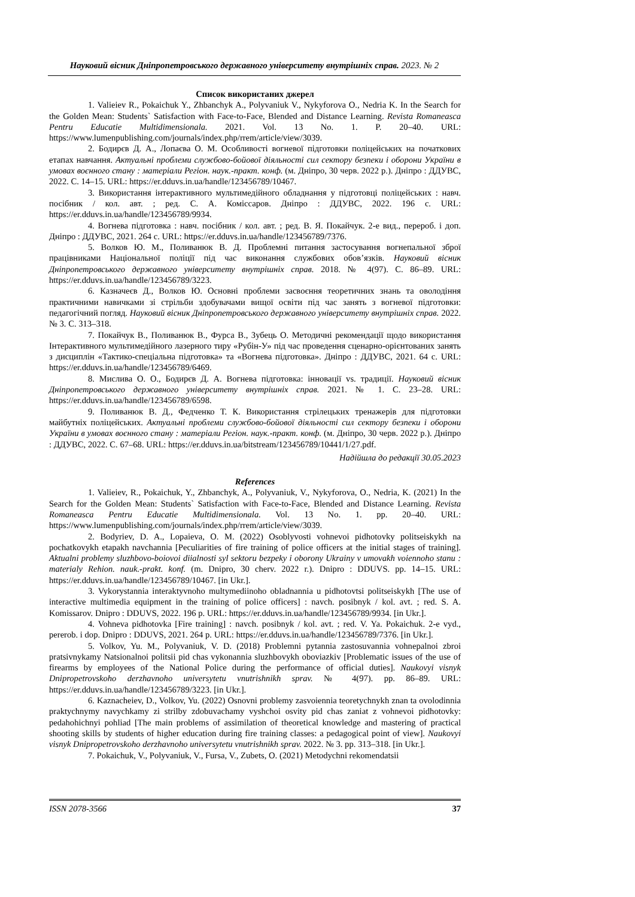Науковий вісник Дніпропетровського державного університету внутрішніх справ. 2023. № 2
Список використаних джерел
1. Valieiev R., Pokaichuk Y., Zhbanchyk A., Polyvaniuk V., Nykyforova O., Nedria K. In the Search for the Golden Mean: Students` Satisfaction with Face-to-Face, Blended and Distance Learning. Revista Romaneasca Pentru Educatie Multidimensionala. 2021. Vol. 13 No. 1. P. 20–40. URL: https://www.lumenpublishing.com/journals/index.php/rrem/article/view/3039.
2. Бодирєв Д. А., Лопаєва О. М. Особливості вогневої підготовки поліцейських на початкових етапах навчання. Актуальні проблеми службово-бойової діяльності сил сектору безпеки і оборони України в умовах воєнного стану : матеріали Регіон. наук.-практ. конф. (м. Дніпро, 30 черв. 2022 р.). Дніпро : ДДУВС, 2022. С. 14–15. URL: https://er.dduvs.in.ua/handle/123456789/10467.
3. Використання інтерактивного мультимедійного обладнання у підготовці поліцейських : навч. посібник / кол. авт. ; ред. С. А. Коміссаров. Дніпро : ДДУВС, 2022. 196 с. URL: https://er.dduvs.in.ua/handle/123456789/9934.
4. Вогнева підготовка : навч. посібник / кол. авт. ; ред. В. Я. Покайчук. 2-е вид., перероб. і доп. Дніпро : ДДУВС, 2021. 264 с. URL: https://er.dduvs.in.ua/handle/123456789/7376.
5. Волков Ю. М., Поливанюк В. Д. Проблемні питання застосування вогнепальної зброї працівниками Національної поліції під час виконання службових обов’язків. Науковий вісник Дніпропетровського державного університету внутрішніх справ. 2018. № 4(97). С. 86–89. URL: https://er.dduvs.in.ua/handle/123456789/3223.
6. Казначеєв Д., Волков Ю. Основні проблеми засвоєння теоретичних знань та оволодіння практичними навичками зі стрільби здобувачами вищої освіти під час занять з вогневої підготовки: педагогічний погляд. Науковий вісник Дніпропетровського державного університету внутрішніх справ. 2022. № 3. С. 313–318.
7. Покайчук В., Поливанюк В., Фурса В., Зубець О. Методичні рекомендації щодо використання Інтерактивного мультимедійного лазерного тиру «Рубін-У» під час проведення сценарно-орієнтованих занять з дисциплін «Тактико-спеціальна підготовка» та «Вогнева підготовка». Дніпро : ДДУВС, 2021. 64 с. URL: https://er.dduvs.in.ua/handle/123456789/6469.
8. Мислива О. О., Бодирєв Д. А. Вогнева підготовка: інновації vs. традиції. Науковий вісник Дніпропетровського державного університету внутрішніх справ. 2021. № 1. С. 23–28. URL: https://er.dduvs.in.ua/handle/123456789/6598.
9. Поливанюк В. Д., Федченко Т. К. Використання стрілецьких тренажерів для підготовки майбутніх поліцейських. Актуальні проблеми службово-бойової діяльності сил сектору безпеки і оборони України в умовах воєнного стану : матеріали Регіон. наук.-практ. конф. (м. Дніпро, 30 черв. 2022 р.). Дніпро : ДДУВС, 2022. С. 67–68. URL: https://er.dduvs.in.ua/bitstream/123456789/10441/1/27.pdf.
Надійшла до редакції 30.05.2023
References
1. Valieiev, R., Pokaichuk, Y., Zhbanchyk, A., Polyvaniuk, V., Nykyforova, O., Nedria, K. (2021) In the Search for the Golden Mean: Students` Satisfaction with Face-to-Face, Blended and Distance Learning. Revista Romaneasca Pentru Educatie Multidimensionala. Vol. 13 No. 1. pp. 20–40. URL: https://www.lumenpublishing.com/journals/index.php/rrem/article/view/3039.
2. Bodyriev, D. A., Lopaieva, O. M. (2022) Osoblyvosti vohnevoi pidhotovky politseiskykh na pochatkovykh etapakh navchannia [Peculiarities of fire training of police officers at the initial stages of training]. Aktualni problemy sluzhbovo-boiovoi diialnosti syl sektoru bezpeky i oborony Ukrainy v umovakh voiennoho stanu : materialy Rehion. nauk.-prakt. konf. (m. Dnipro, 30 cherv. 2022 r.). Dnipro : DDUVS. pp. 14–15. URL: https://er.dduvs.in.ua/handle/123456789/10467. [in Ukr.].
3. Vykorystannia interaktyvnoho multymediinoho obladnannia u pidhotovtsi politseiskykh [The use of interactive multimedia equipment in the training of police officers] : navch. posibnyk / kol. avt. ; red. S. A. Komissarov. Dnipro : DDUVS, 2022. 196 p. URL: https://er.dduvs.in.ua/handle/123456789/9934. [in Ukr.].
4. Vohneva pidhotovka [Fire training] : navch. posibnyk / kol. avt. ; red. V. Ya. Pokaichuk. 2-e vyd., pererob. i dop. Dnipro : DDUVS, 2021. 264 p. URL: https://er.dduvs.in.ua/handle/123456789/7376. [in Ukr.].
5. Volkov, Yu. M., Polyvaniuk, V. D. (2018) Problemni pytannia zastosuvannia vohnepalnoi zbroi pratsivnykamy Natsionalnoi politsii pid chas vykonannia sluzhbovykh oboviazkiv [Problematic issues of the use of firearms by employees of the National Police during the performance of official duties]. Naukovyi visnyk Dnipropetrovskoho derzhavnoho universytetu vnutrishnikh sprav. № 4(97). pp. 86–89. URL: https://er.dduvs.in.ua/handle/123456789/3223. [in Ukr.].
6. Kaznacheiev, D., Volkov, Yu. (2022) Osnovni problemy zasvoiennia teoretychnykh znan ta ovolodinnia praktychnymy navychkamy zi strilby zdobuvachamy vyshchoi osvity pid chas zaniat z vohnevoi pidhotovky: pedahohichnyi pohliad [The main problems of assimilation of theoretical knowledge and mastering of practical shooting skills by students of higher education during fire training classes: a pedagogical point of view]. Naukovyi visnyk Dnipropetrovskoho derzhavnoho universytetu vnutrishnikh sprav. 2022. № 3. pp. 313–318. [in Ukr.].
7. Pokaichuk, V., Polyvaniuk, V., Fursa, V., Zubets, O. (2021) Metodychni rekomendatsii
ISSN 2078-3566 37